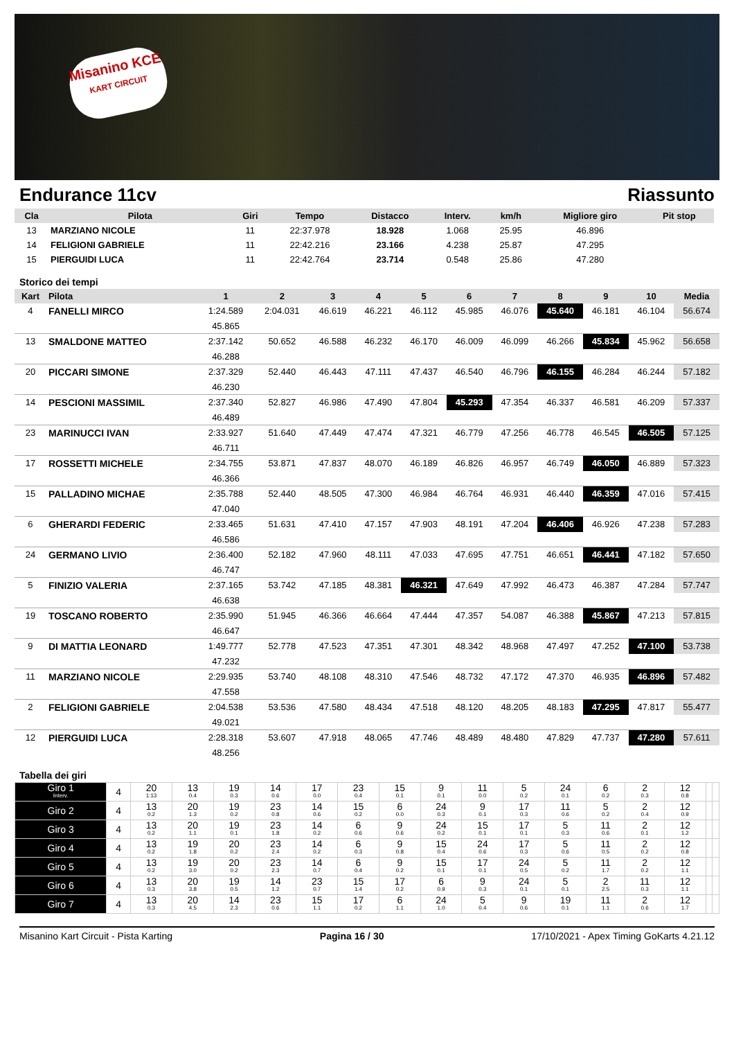Misanino KCE
KART CIRCUIT
Endurance 11cv Riassunto
| Cla | Pilota | Giri | Tempo | Distacco | Interv. | km/h | Migliore giro | Pit stop |
| --- | --- | --- | --- | --- | --- | --- | --- | --- |
| 13 | MARZIANO NICOLE | 11 | 22:37.978 | 18.928 | 1.068 | 25.95 | 46.896 | |
| 14 | FELIGIONI GABRIELE | 11 | 22:42.216 | 23.166 | 4.238 | 25.87 | 47.295 | |
| 15 | PIERGUIDI LUCA | 11 | 22:42.764 | 23.714 | 0.548 | 25.86 | 47.280 | |
Storico dei tempi
| Kart | Pilota | 1 | 2 | 3 | 4 | 5 | 6 | 7 | 8 | 9 | 10 | Media |
| --- | --- | --- | --- | --- | --- | --- | --- | --- | --- | --- | --- | --- |
| 4 | FANELLI MIRCO | 1:24.589 | 2:04.031 | 46.619 | 46.221 | 46.112 | 45.985 | 46.076 | 45.640 | 46.181 | 46.104 | 56.674 |
| | | 45.865 | | | | | | | | | | |
| 13 | SMALDONE MATTEO | 2:37.142 | 50.652 | 46.588 | 46.232 | 46.170 | 46.009 | 46.099 | 46.266 | 45.834 | 45.962 | 56.658 |
| | | 46.288 | | | | | | | | | | |
| 20 | PICCARI SIMONE | 2:37.329 | 52.440 | 46.443 | 47.111 | 47.437 | 46.540 | 46.796 | 46.155 | 46.284 | 46.244 | 57.182 |
| | | 46.230 | | | | | | | | | | |
| 14 | PESCIONI MASSIMIL | 2:37.340 | 52.827 | 46.986 | 47.490 | 47.804 | 45.293 | 47.354 | 46.337 | 46.581 | 46.209 | 57.337 |
| | | 46.489 | | | | | | | | | | |
| 23 | MARINUCCI IVAN | 2:33.927 | 51.640 | 47.449 | 47.474 | 47.321 | 46.779 | 47.256 | 46.778 | 46.545 | 46.505 | 57.125 |
| | | 46.711 | | | | | | | | | | |
| 17 | ROSSETTI MICHELE | 2:34.755 | 53.871 | 47.837 | 48.070 | 46.189 | 46.826 | 46.957 | 46.749 | 46.050 | 46.889 | 57.323 |
| | | 46.366 | | | | | | | | | | |
| 15 | PALLADINO MICHAE | 2:35.788 | 52.440 | 48.505 | 47.300 | 46.984 | 46.764 | 46.931 | 46.440 | 46.359 | 47.016 | 57.415 |
| | | 47.040 | | | | | | | | | | |
| 6 | GHERARDI FEDERIC | 2:33.465 | 51.631 | 47.410 | 47.157 | 47.903 | 48.191 | 47.204 | 46.406 | 46.926 | 47.238 | 57.283 |
| | | 46.586 | | | | | | | | | | |
| 24 | GERMANO LIVIO | 2:36.400 | 52.182 | 47.960 | 48.111 | 47.033 | 47.695 | 47.751 | 46.651 | 46.441 | 47.182 | 57.650 |
| | | 46.747 | | | | | | | | | | |
| 5 | FINIZIO VALERIA | 2:37.165 | 53.742 | 47.185 | 48.381 | 46.321 | 47.649 | 47.992 | 46.473 | 46.387 | 47.284 | 57.747 |
| | | 46.638 | | | | | | | | | | |
| 19 | TOSCANO ROBERTO | 2:35.990 | 51.945 | 46.366 | 46.664 | 47.444 | 47.357 | 54.087 | 46.388 | 45.867 | 47.213 | 57.815 |
| | | 46.647 | | | | | | | | | | |
| 9 | DI MATTIA LEONARD | 1:49.777 | 52.778 | 47.523 | 47.351 | 47.301 | 48.342 | 48.968 | 47.497 | 47.252 | 47.100 | 53.738 |
| | | 47.232 | | | | | | | | | | |
| 11 | MARZIANO NICOLE | 2:29.935 | 53.740 | 48.108 | 48.310 | 47.546 | 48.732 | 47.172 | 47.370 | 46.935 | 46.896 | 57.482 |
| | | 47.558 | | | | | | | | | | |
| 2 | FELIGIONI GABRIELE | 2:04.538 | 53.536 | 47.580 | 48.434 | 47.518 | 48.120 | 48.205 | 48.183 | 47.295 | 47.817 | 55.477 |
| | | 49.021 | | | | | | | | | | |
| 12 | PIERGUIDI LUCA | 2:28.318 | 53.607 | 47.918 | 48.065 | 47.746 | 48.489 | 48.480 | 47.829 | 47.737 | 47.280 | 57.611 |
| | | 48.256 | | | | | | | | | | |
Tabella dei giri
| Giro 1 Interv. | 4 | 20 1:13 | 13 0.4 | 19 0.3 | 14 0.6 | 17 0.0 | 23 0.4 | 15 0.1 | 9 0.1 | 11 0.0 | 5 0.2 | 24 0.1 | 6 0.2 | 2 0.3 | 12 0.8 | | |
| Giro 2 | 4 | 13 0.2 | 20 1.3 | 19 0.2 | 23 0.8 | 14 0.6 | 15 0.2 | 6 0.0 | 24 0.3 | 9 0.1 | 17 0.3 | 11 0.6 | 5 0.2 | 2 0.4 | 12 0.9 | | |
| Giro 3 | 4 | 13 0.2 | 20 1.1 | 19 0.1 | 23 1.8 | 14 0.2 | 6 0.6 | 9 0.6 | 24 0.2 | 15 0.1 | 17 0.1 | 5 0.3 | 11 0.6 | 2 0.1 | 12 1.2 | | |
| Giro 4 | 4 | 13 0.2 | 19 1.8 | 20 0.2 | 23 2.4 | 14 0.2 | 6 0.3 | 9 0.8 | 15 0.4 | 24 0.6 | 17 0.3 | 5 0.6 | 11 0.5 | 2 0.2 | 12 0.8 | | |
| Giro 5 | 4 | 13 0.2 | 19 3.0 | 20 0.2 | 23 2.3 | 14 0.7 | 6 0.4 | 9 0.2 | 15 0.1 | 17 0.1 | 24 0.5 | 5 0.2 | 11 1.7 | 2 0.2 | 12 1.1 | | |
| Giro 6 | 4 | 13 0.3 | 20 3.8 | 19 0.5 | 14 1.2 | 23 0.7 | 15 1.4 | 17 0.2 | 6 0.9 | 9 0.3 | 24 0.1 | 5 0.1 | 2 2.5 | 11 0.3 | 12 1.1 | | |
| Giro 7 | 4 | 13 0.3 | 20 4.5 | 14 2.3 | 23 0.6 | 15 1.1 | 17 0.2 | 6 1.1 | 24 1.0 | 5 0.4 | 9 0.6 | 19 0.1 | 11 1.1 | 2 0.6 | 12 1.7 | | |
Misanino Kart Circuit - Pista Karting Pagina 16 / 30 17/10/2021 - Apex Timing GoKarts 4.21.12